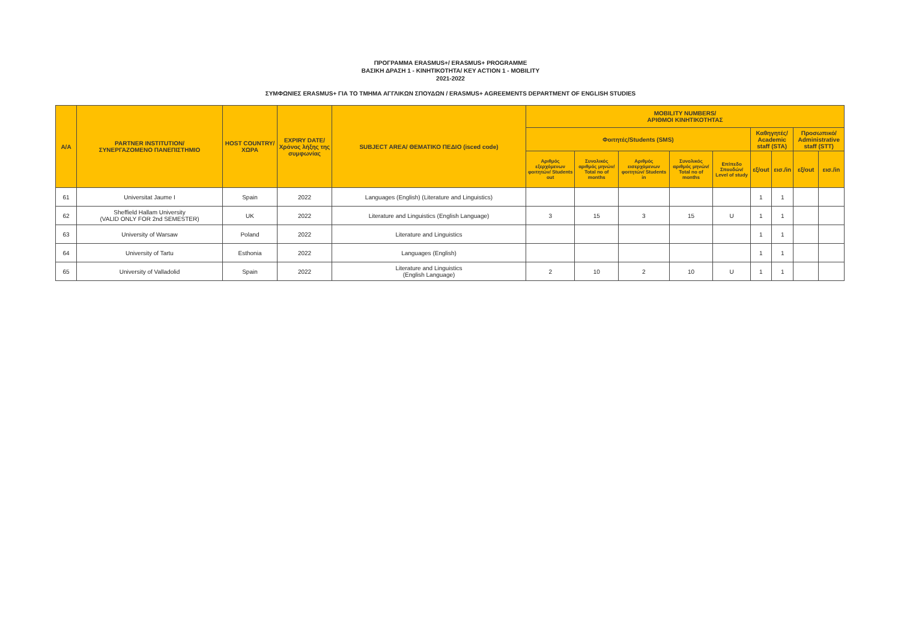ΠΡΟΓΡΑΜΜΑ ERASMUS+/ ERASMUS+ PROGRAMME
ΒΑΣΙΚΗ ΔΡΑΣΗ 1 - ΚΙΝΗΤΙΚΟΤΗΤΑ/ KEY ACTION 1 - MOBILITY
2021-2022
ΣΥΜΦΩΝΙΕΣ ERASMUS+ ΓΙΑ ΤΟ ΤΜΗΜΑ ΑΓΓΛΙΚΩΝ ΣΠΟΥΔΩΝ / ERASMUS+ AGREEMENTS DEPARTMENT OF ENGLISH STUDIES
| A/A | PARTNER INSTITUTION/ ΣΥΝΕΡΓΑΖΟΜΕΝΟ ΠΑΝΕΠΙΣΤΗΜΙΟ | HOST COUNTRY/ ΧΩΡΑ | EXPIRY DATE/ Χρόνος λήξης της συμφωνίας | SUBJECT AREA/ ΘΕΜΑΤΙΚΟ ΠΕΔΙΟ (isced code) | MOBILITY NUMBERS/ ΑΡΙΘΜΟΙ ΚΙΝΗΤΙΚΟΤΗΤΑΣ | | | | | | | | |
| --- | --- | --- | --- | --- | --- | --- | --- | --- | --- | --- | --- | --- | --- |
| | | | | | Φοιτητές/Students (SMS) | | | | | Καθηγητές/ Academic staff (STA) | | Προσωπικό/ Administrative staff (STT) | |
| | | | | | Αριθμός εξερχόμενων φοιτητών/ Students out | Συνολικός αριθμός μηνών/ Total no of months | Αριθμός εισερχόμενων φοιτητών/ Students in | Συνολικός αριθμός μηνών/ Total no of months | Επίπεδο Σπουδών/ Level of study | εξ/out | εισ./in | εξ/out | εισ./in |
| 61 | Universitat Jaume I | Spain | 2022 | Languages (English) (Literature and Linguistics) | | | | | | 1 | 1 | | |
| 62 | Sheffield Hallam University (VALID ONLY FOR 2nd SEMESTER) | UK | 2022 | Literature and Linguistics (English Language) | 3 | 15 | 3 | 15 | U | 1 | 1 | | |
| 63 | University of Warsaw | Poland | 2022 | Literature and Linguistics | | | | | | 1 | 1 | | |
| 64 | University of Tartu | Esthonia | 2022 | Languages (English) | | | | | | 1 | 1 | | |
| 65 | University of Valladolid | Spain | 2022 | Literature and Linguistics (English Language) | 2 | 10 | 2 | 10 | U | 1 | 1 | | |